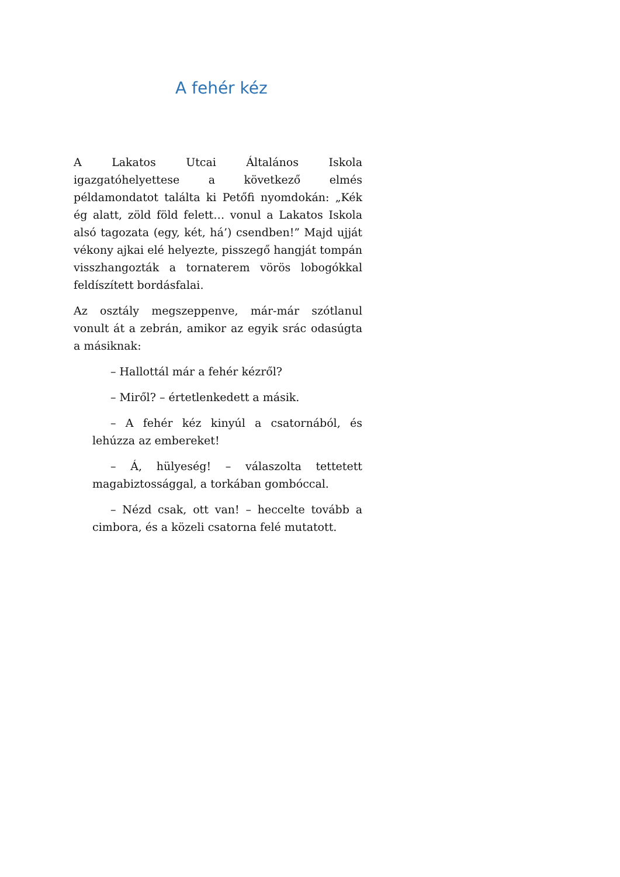A fehér kéz
A Lakatos Utcai Általános Iskola igazgatóhelyettese a következő elmés példamondatot találta ki Petőfi nyomdokán: „Kék ég alatt, zöld föld felett… vonul a Lakatos Iskola alsó tagozata (egy, két, há’) csendben!” Majd ujját vékony ajkai elé helyezte, pisszegő hangját tompán visszhangozták a tornaterem vörös lobogókkal feldíszített bordásfalai.
Az osztály megszeppenve, már-már szótlanul vonult át a zebrán, amikor az egyik srác odasúgta a másiknak:
– Hallottál már a fehér kézről?
– Miről? – értetlenkedett a másik.
– A fehér kéz kinyúl a csatornából, és lehúzza az embereket!
– Á, hülyeség! – válaszolta tettetett magabiztossággal, a torkában gombóccal.
– Nézd csak, ott van! – heccelte tovább a cimbora, és a közeli csatorna felé mutatott.